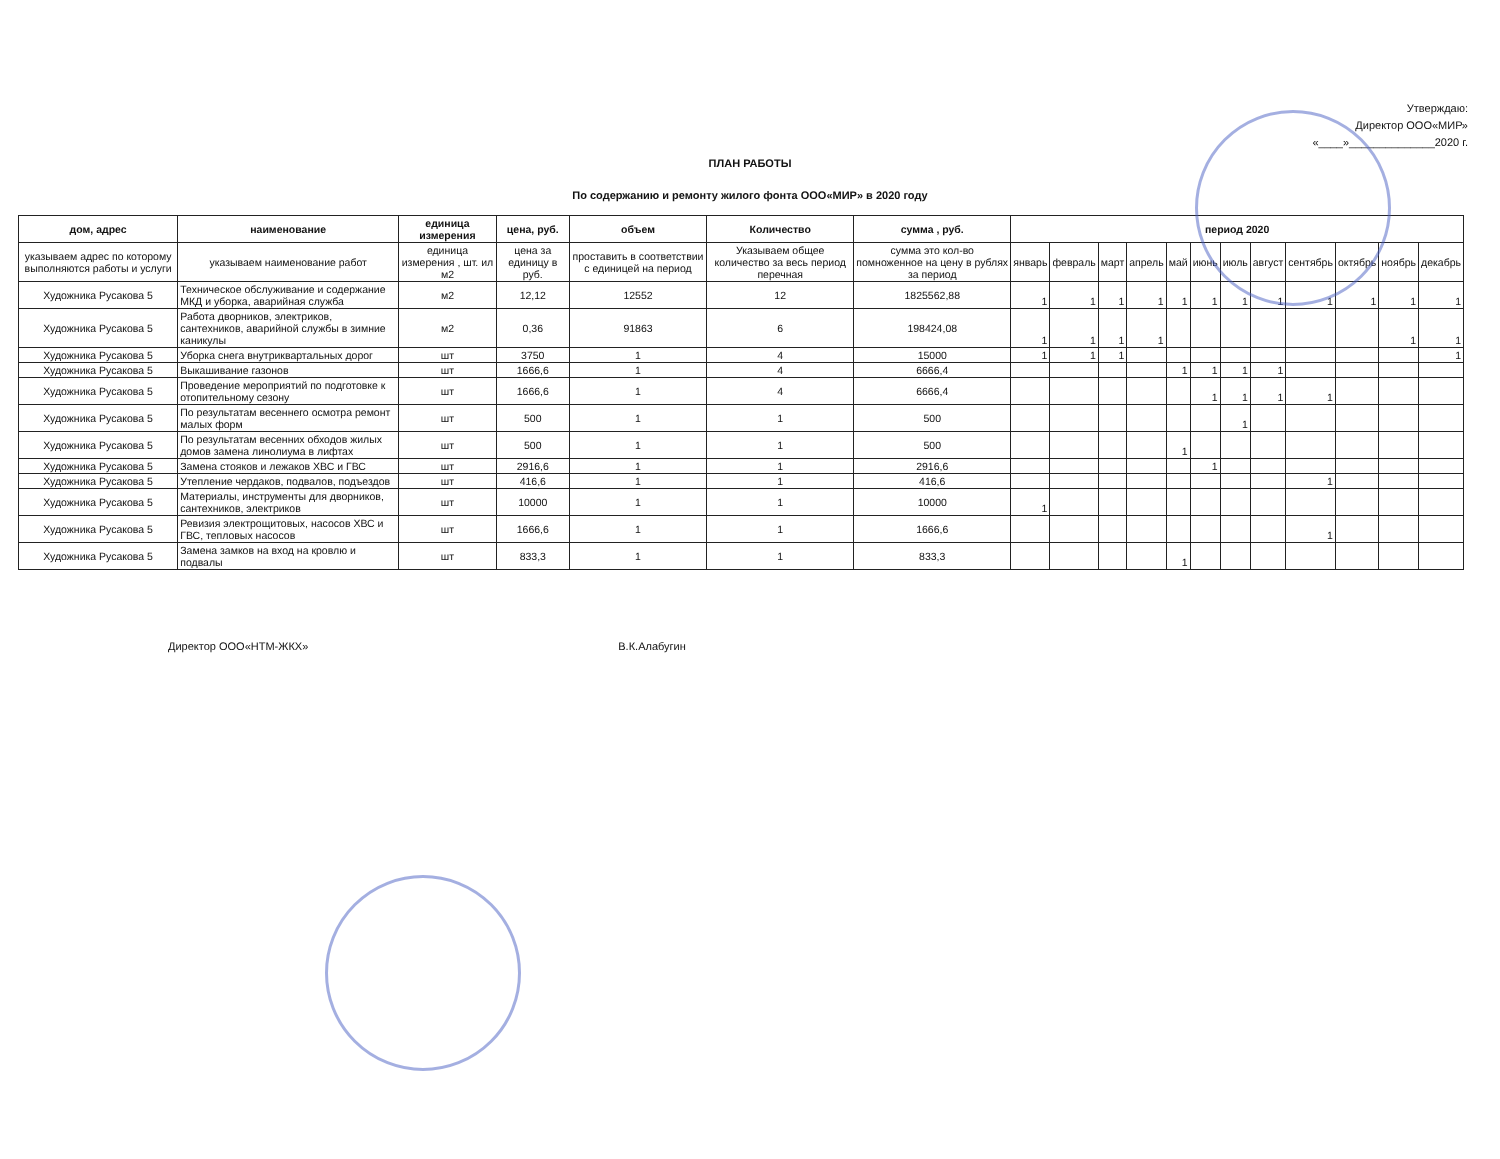Утверждаю:
Директор ООО«МИР»
«____»______________2020 г.
ПЛАН РАБОТЫ
По содержанию и ремонту жилого фонта ООО«МИР» в 2020 году
| дом, адрес | наименование | единица измерения | цена, руб. | объем | Количество | сумма , руб. | период 2020 | | | | | | | | | | | |
| --- | --- | --- | --- | --- | --- | --- | --- | --- | --- | --- | --- | --- | --- | --- | --- | --- | --- | --- |
| указываем адрес по которому выполняются работы и услуги | указываем наименование работ | единица измерения , шт. ил м2 | цена за единицу в руб. | проставить в соответствии с единицей на период | Указываем общее количество за весь период перечная | сумма это кол-во помноженное на цену в рублях за период | январь | февраль | март | апрель | май | июнь | июль | август | сентябрь | октябрь | ноябрь | декабрь |
| Художника Русакова 5 | Техническое обслуживание и содержание МКД и уборка, аварийная служба | м2 | 12,12 | 12552 | 12 | 1825562,88 | 1 | 1 | 1 | 1 | 1 | 1 | 1 | 1 | 1 | 1 | 1 | 1 |
| Художника Русакова 5 | Работа дворников, электриков, сантехников, аварийной службы в зимние каникулы | м2 | 0,36 | 91863 | 6 | 198424,08 | 1 | 1 | 1 | 1 | | | | | | | 1 | 1 |
| Художника Русакова 5 | Уборка снега внутриквартальных дорог | шт | 3750 | 1 | 4 | 15000 | 1 | 1 | 1 | | | | | | | | | 1 |
| Художника Русакова 5 | Выкашивание газонов | шт | 1666,6 | 1 | 4 | 6666,4 | | | | | 1 | 1 | 1 | 1 | | | | |
| Художника Русакова 5 | Проведение мероприятий по подготовке к отопительному сезону | шт | 1666,6 | 1 | 4 | 6666,4 | | | | | | 1 | 1 | 1 | 1 | | | |
| Художника Русакова 5 | По результатам весеннего осмотра ремонт малых форм | шт | 500 | 1 | 1 | 500 | | | | | | | 1 | | | | | |
| Художника Русакова 5 | По результатам весенних обходов жилых домов замена линолиума в лифтах | шт | 500 | 1 | 1 | 500 | | | | | 1 | | | | | | | |
| Художника Русакова 5 | Замена стояков и лежаков ХВС и ГВС | шт | 2916,6 | 1 | 1 | 2916,6 | | | | | | 1 | | | | | | |
| Художника Русакова 5 | Утепление чердаков, подвалов, подъездов | шт | 416,6 | 1 | 1 | 416,6 | | | | | | | | | 1 | | | |
| Художника Русакова 5 | Материалы, инструменты для дворников, сантехников, электриков | шт | 10000 | 1 | 1 | 10000 | 1 | | | | | | | | | | | |
| Художника Русакова 5 | Ревизия электрощитовых, насосов ХВС и ГВС, тепловых насосов | шт | 1666,6 | 1 | 1 | 1666,6 | | | | | | | | | 1 | | | |
| Художника Русакова 5 | Замена замков на вход на кровлю и подвалы | шт | 833,3 | 1 | 1 | 833,3 | | | | | 1 | | | | | | | |
Директор ООО«НТМ-ЖКХ» В.К.Алабугин